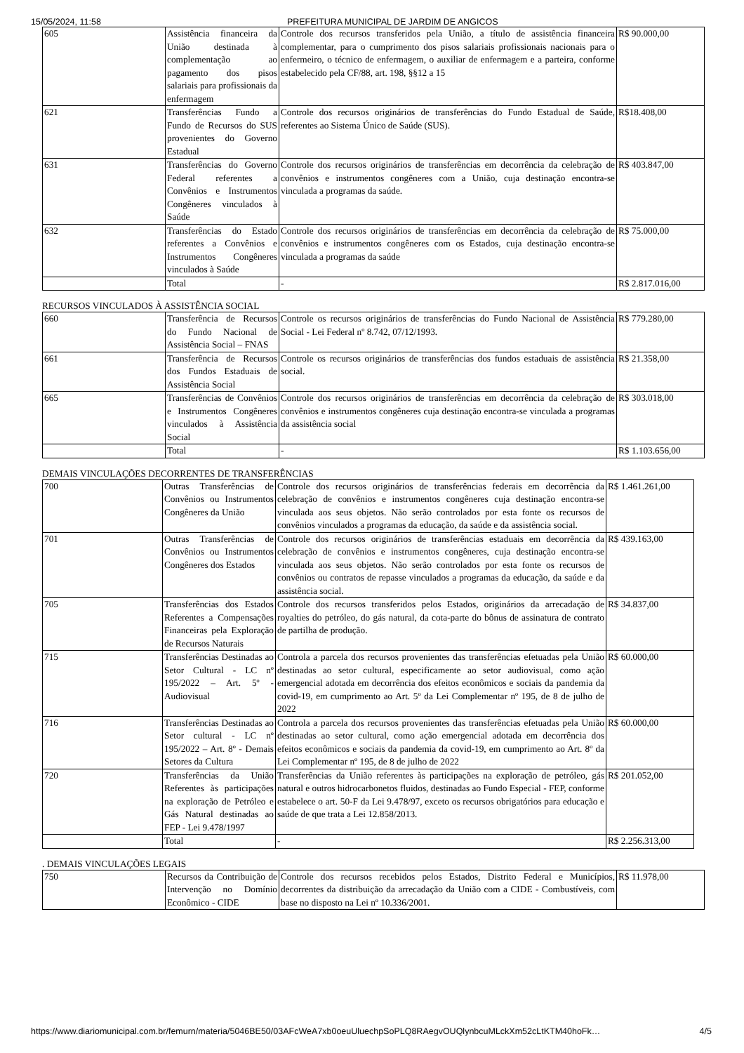15/05/2024, 11:58 PREFEITURA MUNICIPAL DE JARDIM DE ANGICOS
| 605 | Assistência financeira da União destinada à complementação ao pagamento dos pisos salariais para profissionais da enfermagem | Controle dos recursos transferidos pela União, a título de assistência financeira complementar, para o cumprimento dos pisos salariais profissionais nacionais para o enfermeiro, o técnico de enfermagem, o auxiliar de enfermagem e a parteira, conforme estabelecido pela CF/88, art. 198, §§12 a 15 | R$ 90.000,00 |
| 621 | Transferências Fundo a Fundo de Recursos do SUS provenientes do Governo Estadual | Controle dos recursos originários de transferências do Fundo Estadual de Saúde, referentes ao Sistema Único de Saúde (SUS). | R$18.408,00 |
| 631 | Transferências do Governo Federal referentes a Convênios e Instrumentos Congêneres vinculados à Saúde | Controle dos recursos originários de transferências em decorrência da celebração de convênios e instrumentos congêneres com a União, cuja destinação encontra-se vinculada a programas da saúde. | R$ 403.847,00 |
| 632 | Transferências do Estado referentes a Convênios e Instrumentos Congêneres vinculados à Saúde | Controle dos recursos originários de transferências em decorrência da celebração de convênios e instrumentos congêneres com os Estados, cuja destinação encontra-se vinculada a programas da saúde | R$ 75.000,00 |
| | Total | - | R$ 2.817.016,00 |
RECURSOS VINCULADOS À ASSISTÊNCIA SOCIAL
| 660 | Transferência de Recursos do Fundo Nacional de Assistência Social – FNAS | Controle os recursos originários de transferências do Fundo Nacional de Assistência Social - Lei Federal nº 8.742, 07/12/1993. | R$ 779.280,00 |
| 661 | Transferência de Recursos dos Fundos Estaduais de Assistência Social | Controle os recursos originários de transferências dos fundos estaduais de assistência social. | R$ 21.358,00 |
| 665 | Transferências de Convênios e Instrumentos Congêneres vinculados à Assistência Social | Controle dos recursos originários de transferências em decorrência da celebração de convênios e instrumentos congêneres cuja destinação encontra-se vinculada a programas da assistência social | R$ 303.018,00 |
| | Total | - | R$ 1.103.656,00 |
DEMAIS VINCULAÇÕES DECORRENTES DE TRANSFERÊNCIAS
| 700 | Outras Transferências de Convênios ou Instrumentos Congêneres da União | Controle dos recursos originários de transferências federais em decorrência da celebração de convênios e instrumentos congêneres cuja destinação encontra-se vinculada aos seus objetos. Não serão controlados por esta fonte os recursos de convênios vinculados a programas da educação, da saúde e da assistência social. | R$ 1.461.261,00 |
| 701 | Outras Transferências de Convênios ou Instrumentos Congêneres dos Estados | Controle dos recursos originários de transferências estaduais em decorrência da celebração de convênios e instrumentos congêneres, cuja destinação encontra-se vinculada aos seus objetos. Não serão controlados por esta fonte os recursos de convênios ou contratos de repasse vinculados a programas da educação, da saúde e da assistência social. | R$ 439.163,00 |
| 705 | Transferências dos Estados Referentes a Compensações Financeiras pela Exploração de Recursos Naturais | Controle dos recursos transferidos pelos Estados, originários da arrecadação de royalties do petróleo, do gás natural, da cota-parte do bônus de assinatura de contrato de partilha de produção. | R$ 34.837,00 |
| 715 | Transferências Destinadas ao Setor Cultural - LC nº 195/2022 – Art. 5º - Audiovisual | Controla a parcela dos recursos provenientes das transferências efetuadas pela União destinadas ao setor cultural, especificamente ao setor audiovisual, como ação emergencial adotada em decorrência dos efeitos econômicos e sociais da pandemia da covid-19, em cumprimento ao Art. 5º da Lei Complementar nº 195, de 8 de julho de 2022 | R$ 60.000,00 |
| 716 | Transferências Destinadas ao Setor cultural - LC nº 195/2022 – Art. 8º - Demais Setores da Cultura | Controla a parcela dos recursos provenientes das transferências efetuadas pela União destinadas ao setor cultural, como ação emergencial adotada em decorrência dos efeitos econômicos e sociais da pandemia da covid-19, em cumprimento ao Art. 8º da Lei Complementar nº 195, de 8 de julho de 2022 | R$ 60.000,00 |
| 720 | Transferências da União Referentes às participações na exploração de Petróleo e Gás Natural destinadas ao FEP - Lei 9.478/1997 | Transferências da União referentes às participações na exploração de petróleo, gás natural e outros hidrocarbonetos fluidos, destinadas ao Fundo Especial - FEP, conforme estabelece o art. 50-F da Lei 9.478/97, exceto os recursos obrigatórios para educação e saúde de que trata a Lei 12.858/2013. | R$ 201.052,00 |
| | Total | - | R$ 2.256.313,00 |
. DEMAIS VINCULAÇÕES LEGAIS
| 750 | Recursos da Contribuição de Intervenção no Domínio Econômico - CIDE | Controle dos recursos recebidos pelos Estados, Distrito Federal e Municípios, decorrentes da distribuição da arrecadação da União com a CIDE - Combustíveis, com base no disposto na Lei nº 10.336/2001. | R$ 11.978,00 |
https://www.diariomunicipal.com.br/femurn/materia/5046BE50/03AFcWeA7xb0oeuUluechpSoPLQ8RAegvOUQlynbcuMLckXm52cLtKTM40hoFk… 4/5